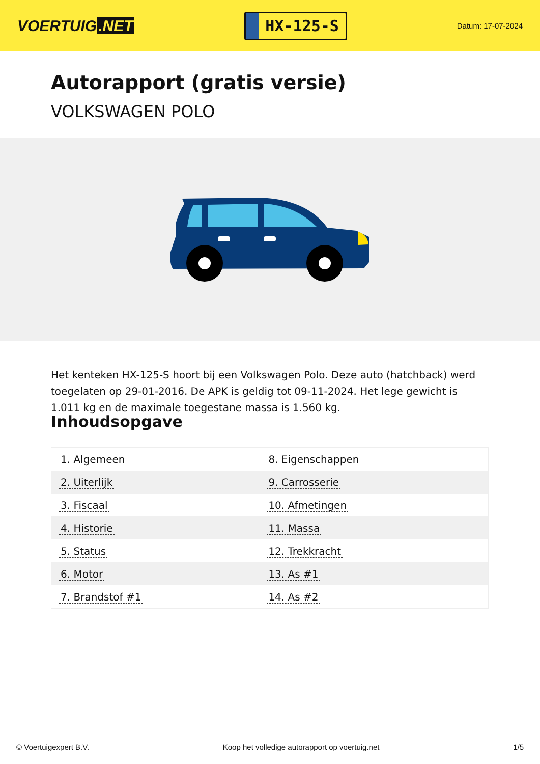VOERTUIG.NET
HX-125-S
Datum: 17-07-2024
Autorapport (gratis versie)
VOLKSWAGEN POLO
Het kenteken HX-125-S hoort bij een Volkswagen Polo. Deze auto (hatchback) werd toegelaten op 29-01-2016. De APK is geldig tot 09-11-2024. Het lege gewicht is 1.011 kg en de maximale toegestane massa is 1.560 kg.
Inhoudsopgave
| 1. Algemeen | 8. Eigenschappen |
| 2. Uiterlijk | 9. Carrosserie |
| 3. Fiscaal | 10. Afmetingen |
| 4. Historie | 11. Massa |
| 5. Status | 12. Trekkracht |
| 6. Motor | 13. As #1 |
| 7. Brandstof #1 | 14. As #2 |
© Voertuigexpert B.V. Koop het volledige autorapport op voertuig.net 1/5